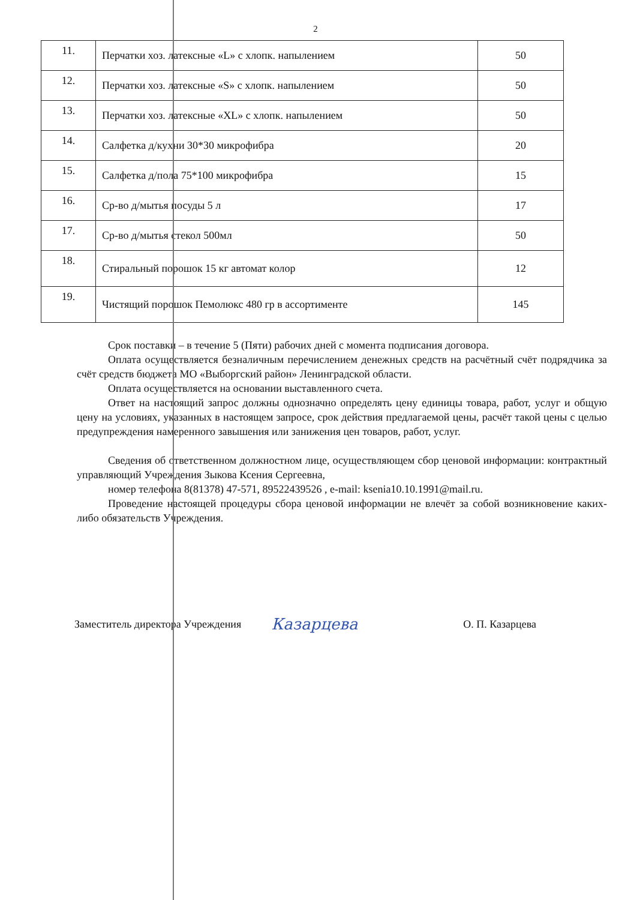2
| 11. | Перчатки хоз. латексные «L» с хлопк. напылением | 50 |
| 12. | Перчатки хоз. латексные «S» с хлопк. напылением | 50 |
| 13. | Перчатки хоз. латексные «XL» с хлопк. напылением | 50 |
| 14. | Салфетка д/кухни 30*30 микрофибра | 20 |
| 15. | Салфетка д/пола 75*100 микрофибра | 15 |
| 16. | Ср-во д/мытья посуды 5 л | 17 |
| 17. | Ср-во д/мытья стекол 500мл | 50 |
| 18. | Стиральный порошок 15 кг автомат колор | 12 |
| 19. | Чистящий порошок Пемолюкс 480 гр в ассортименте | 145 |
Срок поставки – в течение 5 (Пяти) рабочих дней с момента подписания договора.
Оплата осуществляется безналичным перечислением денежных средств на расчётный счёт подрядчика за счёт средств бюджета МО «Выборгский район» Ленинградской области.
Оплата осуществляется на основании выставленного счета.
Ответ на настоящий запрос должны однозначно определять цену единицы товара, работ, услуг и общую цену на условиях, указанных в настоящем запросе, срок действия предлагаемой цены, расчёт такой цены с целью предупреждения намеренного завышения или занижения цен товаров, работ, услуг.
Сведения об ответственном должностном лице, осуществляющем сбор ценовой информации: контрактный управляющий Учреждения Зыкова Ксения Сергеевна,
номер телефона 8(81378) 47-571, 89522439526 , e-mail: ksenia10.10.1991@mail.ru.
Проведение настоящей процедуры сбора ценовой информации не влечёт за собой возникновение каких-либо обязательств Учреждения.
Заместитель директора Учреждения Казарцева О. П. Казарцева